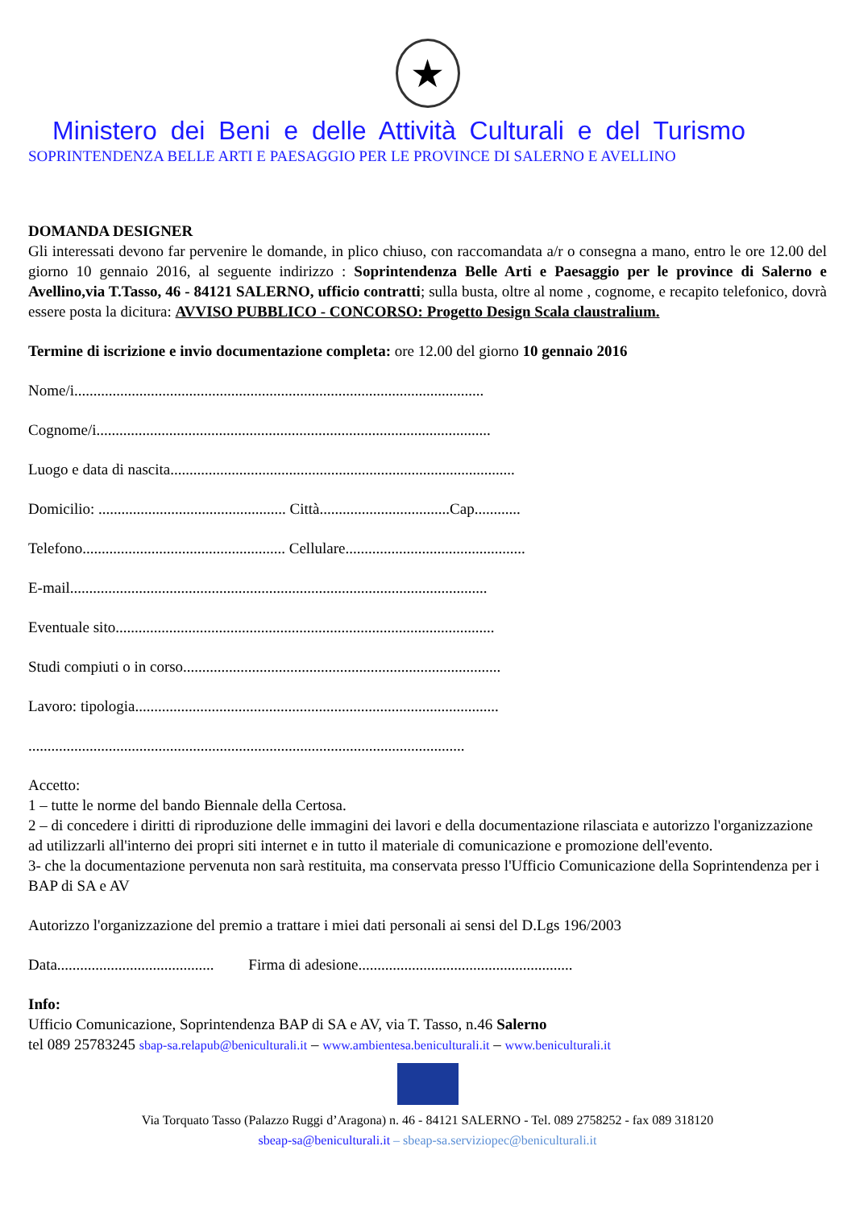★
Ministero dei Beni e delle Attività Culturali e del Turismo
SOPRINTENDENZA BELLE ARTI E PAESAGGIO PER LE PROVINCE DI SALERNO E AVELLINO
DOMANDA DESIGNER
Gli interessati devono far pervenire le domande, in plico chiuso, con raccomandata a/r o consegna a mano, entro le ore 12.00 del giorno 10 gennaio 2016, al seguente indirizzo : Soprintendenza Belle Arti e Paesaggio per le province di Salerno e Avellino,via T.Tasso, 46 - 84121 SALERNO, ufficio contratti; sulla busta, oltre al nome , cognome, e recapito telefonico, dovrà essere posta la dicitura: AVVISO PUBBLICO - CONCORSO: Progetto Design Scala claustralium.
Termine di iscrizione e invio documentazione completa: ore 12.00 del giorno 10 gennaio 2016
Nome/i...........................................................................................................
Cognome/i.......................................................................................................
Luogo e data di nascita..........................................................................................
Domicilio: ................................................. Città..................................Cap............
Telefono..................................................... Cellulare...............................................
E-mail.............................................................................................................
Eventuale sito...................................................................................................
Studi compiuti o in corso...................................................................................
Lavoro: tipologia...............................................................................................
..................................................................................................................
Accetto:
1 – tutte le norme del bando Biennale della Certosa.
2 – di concedere i diritti di riproduzione delle immagini dei lavori e della documentazione rilasciata e autorizzo l'organizzazione ad utilizzarli all'interno dei propri siti internet e in tutto il materiale di comunicazione e promozione dell'evento.
3- che la documentazione pervenuta non sarà restituita, ma conservata presso l'Ufficio Comunicazione della Soprintendenza per i BAP di SA e AV
Autorizzo l'organizzazione del premio a trattare i miei dati personali ai sensi del D.Lgs 196/2003
Data......................................... Firma di adesione........................................................
Info:
Ufficio Comunicazione, Soprintendenza BAP di SA e AV, via T. Tasso, n.46 Salerno
tel 089 25783245 sbap-sa.relapub@beniculturali.it – www.ambientesa.beniculturali.it – www.beniculturali.it
Via Torquato Tasso (Palazzo Ruggi d’Aragona) n. 46 - 84121 SALERNO - Tel. 089 2758252 - fax 089 318120
sbeap-sa@beniculturali.it – sbeap-sa.serviziopec@beniculturali.it